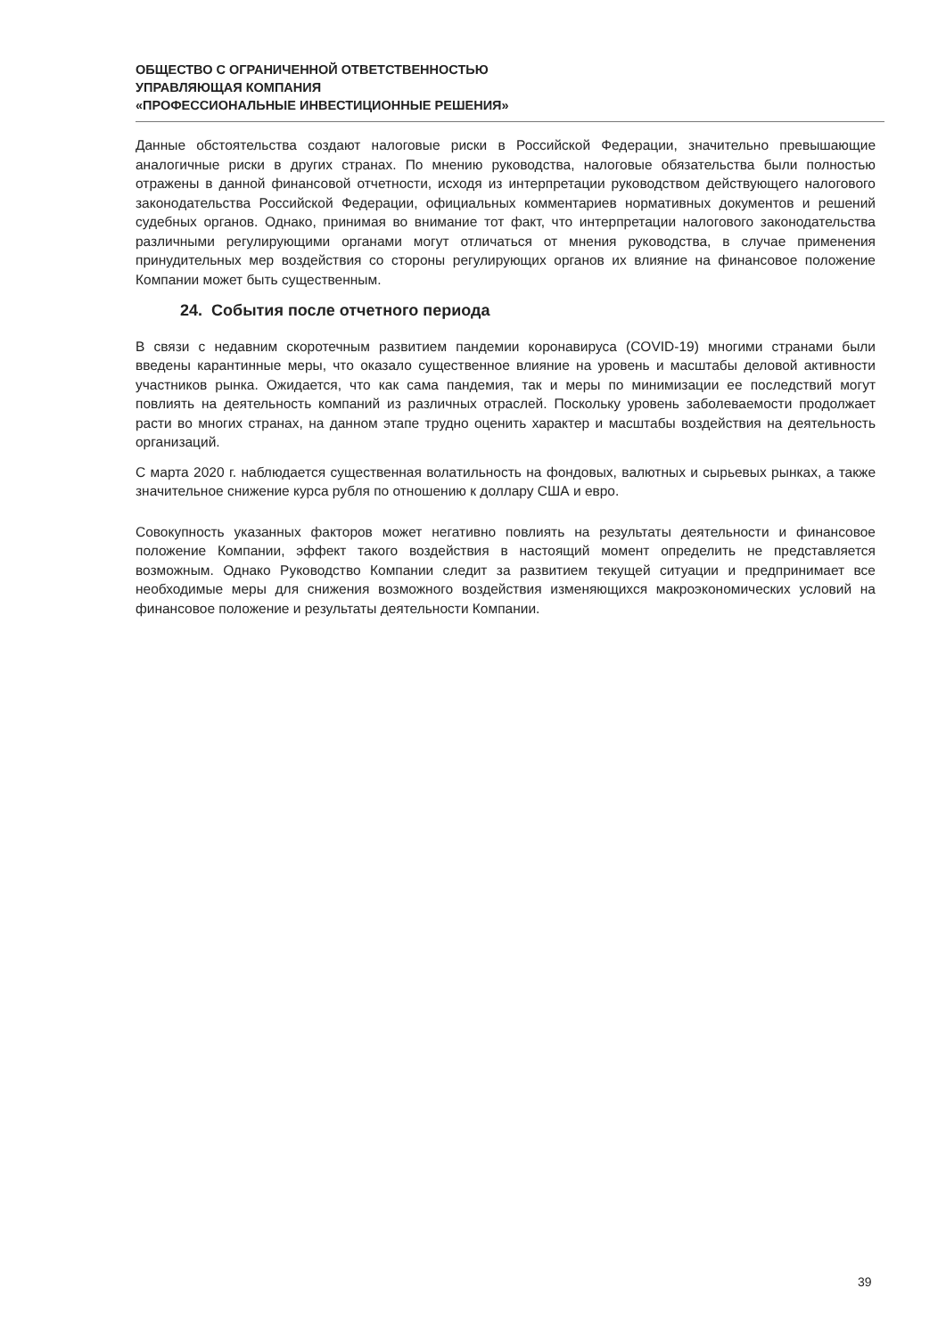ОБЩЕСТВО С ОГРАНИЧЕННОЙ ОТВЕТСТВЕННОСТЬЮ
УПРАВЛЯЮЩАЯ КОМПАНИЯ
«ПРОФЕССИОНАЛЬНЫЕ ИНВЕСТИЦИОННЫЕ РЕШЕНИЯ»
Данные обстоятельства создают налоговые риски в Российской Федерации, значительно превышающие аналогичные риски в других странах. По мнению руководства, налоговые обязательства были полностью отражены в данной финансовой отчетности, исходя из интерпретации руководством действующего налогового законодательства Российской Федерации, официальных комментариев нормативных документов и решений судебных органов. Однако, принимая во внимание тот факт, что интерпретации налогового законодательства различными регулирующими органами могут отличаться от мнения руководства, в случае применения принудительных мер воздействия со стороны регулирующих органов их влияние на финансовое положение Компании может быть существенным.
24. События после отчетного периода
В связи с недавним скоротечным развитием пандемии коронавируса (COVID-19) многими странами были введены карантинные меры, что оказало существенное влияние на уровень и масштабы деловой активности участников рынка. Ожидается, что как сама пандемия, так и меры по минимизации ее последствий могут повлиять на деятельность компаний из различных отраслей. Поскольку уровень заболеваемости продолжает расти во многих странах, на данном этапе трудно оценить характер и масштабы воздействия на деятельность организаций.
С марта 2020 г. наблюдается существенная волатильность на фондовых, валютных и сырьевых рынках, а также значительное снижение курса рубля по отношению к доллару США и евро.
Совокупность указанных факторов может негативно повлиять на результаты деятельности и финансовое положение Компании, эффект такого воздействия в настоящий момент определить не представляется возможным. Однако Руководство Компании следит за развитием текущей ситуации и предпринимает все необходимые меры для снижения возможного воздействия изменяющихся макроэкономических условий на финансовое положение и результаты деятельности Компании.
39